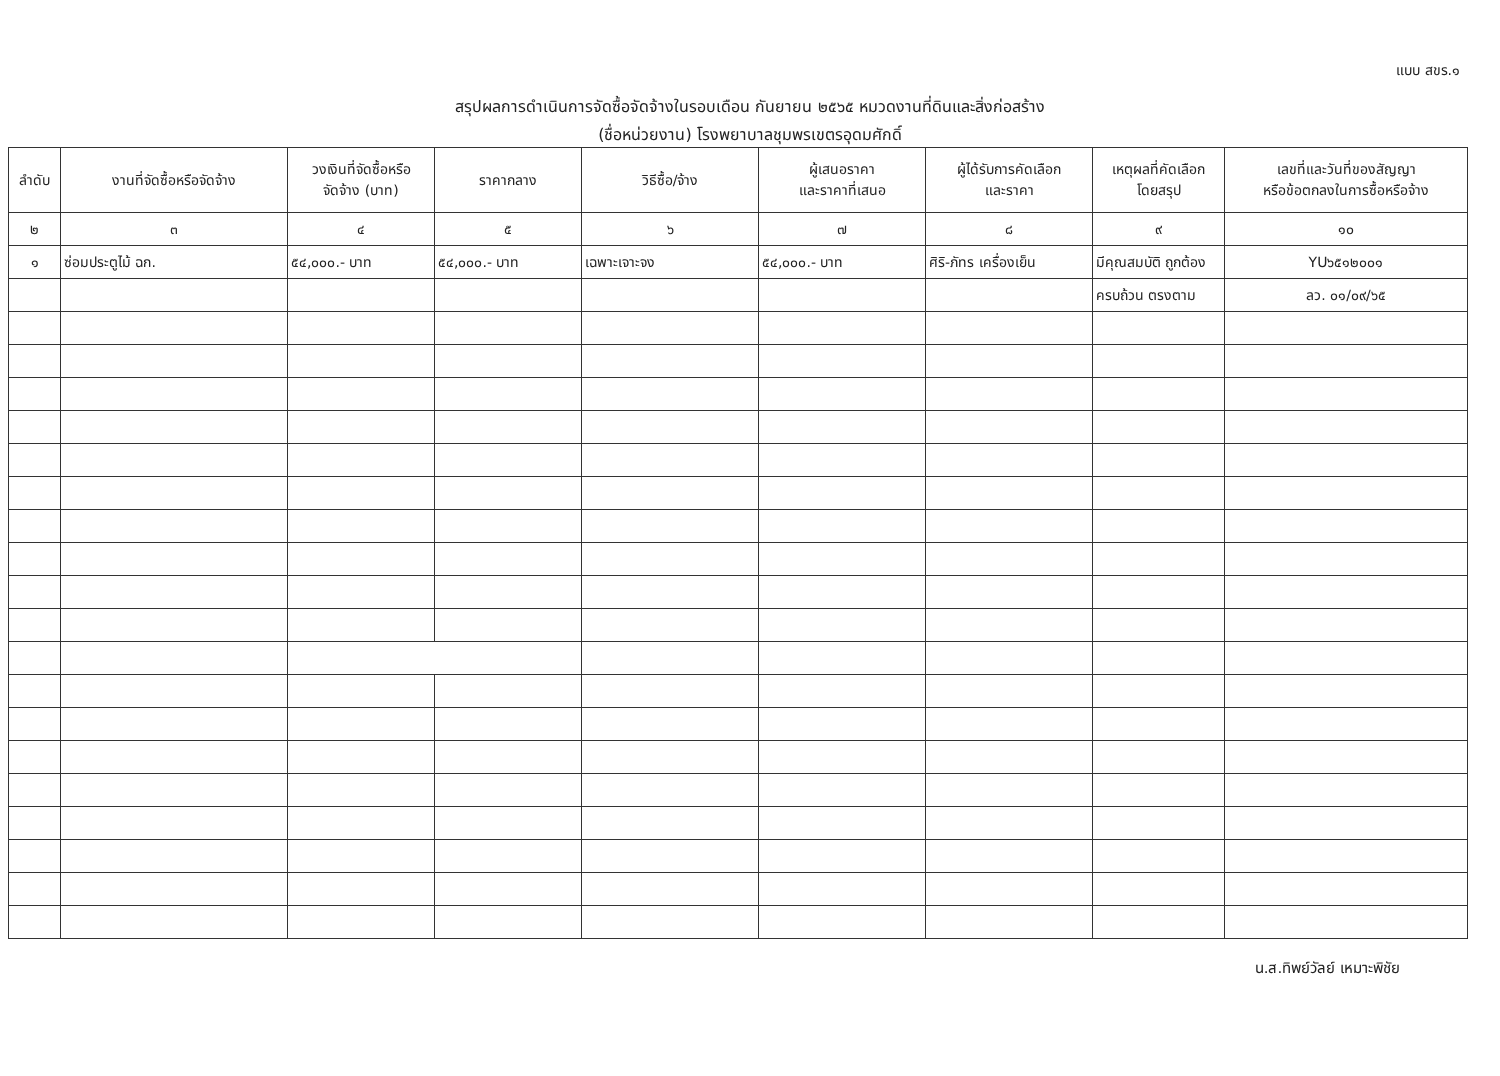แบบ สขร.๑
สรุปผลการดำเนินการจัดซื้อจัดจ้างในรอบเดือน กันยายน ๒๕๖๕ หมวดงานที่ดินและสิ่งก่อสร้าง
(ชื่อหน่วยงาน) โรงพยาบาลชุมพรเขตรอุดมศักดิ์
| ลำดับ | งานที่จัดซื้อหรือจัดจ้าง | วงเงินที่จัดซื้อหรือ จัดจ้าง (บาท) | ราคากลาง | วิธีซื้อ/จ้าง | ผู้เสนอราคา และราคาที่เสนอ | ผู้ได้รับการคัดเลือก และราคา | เหตุผลที่คัดเลือก โดยสรุป | เลขที่และวันที่ของสัญญา หรือข้อตกลงในการซื้อหรือจ้าง |
| --- | --- | --- | --- | --- | --- | --- | --- | --- |
| ๒ | ๓ | ๔ | ๕ | ๖ | ๗ | ๘ | ๙ | ๑๐ |
| ๑ | ซ่อมประตูไม้ ฉก. | ๕๔,๐๐๐.- บาท | ๕๔,๐๐๐.- บาท | เฉพาะเจาะจง | ๕๔,๐๐๐.- บาท | ศิริ-ภัทร เครื่องเย็น | มีคุณสมบัติ ถูกต้อง | YU๖๕๑๒๐๐๑ |
| | | | | | | | ครบถ้วน ตรงตาม | ลว. ๐๑/๐๙/๖๕ |
น.ส.ทิพย์วัลย์ เหมาะพิชัย